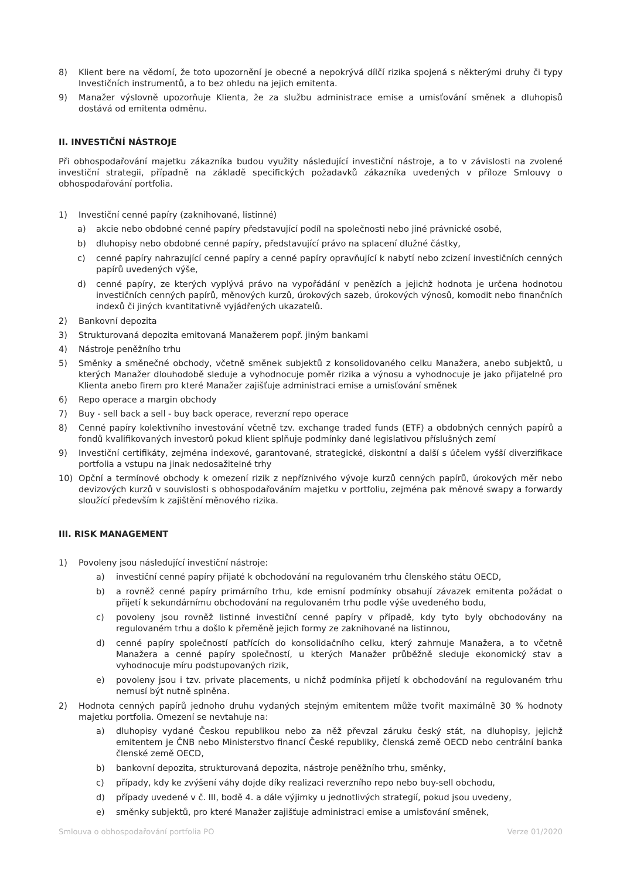8) Klient bere na vědomí, že toto upozornění je obecné a nepokrývá dílčí rizika spojená s některými druhy či typy Investičních instrumentů, a to bez ohledu na jejich emitenta.
9) Manažer výslovně upozorňuje Klienta, že za službu administrace emise a umisťování směnek a dluhopisů dostává od emitenta odměnu.
II. INVESTIČNÍ NÁSTROJE
Při obhospodařování majetku zákazníka budou využity následující investiční nástroje, a to v závislosti na zvolené investiční strategii, případně na základě specifických požadavků zákazníka uvedených v příloze Smlouvy o obhospodařování portfolia.
1) Investiční cenné papíry (zaknihované, listinné)
a) akcie nebo obdobné cenné papíry představující podíl na společnosti nebo jiné právnické osobě,
b) dluhopisy nebo obdobné cenné papíry, představující právo na splacení dlužné částky,
c) cenné papíry nahrazující cenné papíry a cenné papíry opravňující k nabytí nebo zcizení investičních cenných papírů uvedených výše,
d) cenné papíry, ze kterých vyplývá právo na vypořádání v penězích a jejichž hodnota je určena hodnotou investičních cenných papírů, měnových kurzů, úrokových sazeb, úrokových výnosů, komodit nebo finančních indexů či jiných kvantitativně vyjádřených ukazatelů.
2) Bankovní depozita
3) Strukturovaná depozita emitovaná Manažerem popř. jiným bankami
4) Nástroje peněžního trhu
5) Směnky a směnečné obchody, včetně směnek subjektů z konsolidovaného celku Manažera, anebo subjektů, u kterých Manažer dlouhodobě sleduje a vyhodnocuje poměr rizika a výnosu a vyhodnocuje je jako přijatelné pro Klienta anebo firem pro které Manažer zajišťuje administraci emise a umisťování směnek
6) Repo operace a margin obchody
7) Buy - sell back a sell - buy back operace, reverzní repo operace
8) Cenné papíry kolektivního investování včetně tzv. exchange traded funds (ETF) a obdobných cenných papírů a fondů kvalifikovaných investorů pokud klient splňuje podmínky dané legislativou příslušných zemí
9) Investiční certifikáty, zejména indexové, garantované, strategické, diskontní a další s účelem vyšší diverzifikace portfolia a vstupu na jinak nedosažitelné trhy
10) Opční a termínové obchody k omezení rizik z nepříznivého vývoje kurzů cenných papírů, úrokových měr nebo devizových kurzů v souvislosti s obhospodařováním majetku v portfoliu, zejména pak měnové swapy a forwardy sloužící především k zajištění měnového rizika.
III. RISK MANAGEMENT
1) Povoleny jsou následující investiční nástroje:
a) investiční cenné papíry přijaté k obchodování na regulovaném trhu členského státu OECD,
b) a rovněž cenné papíry primárního trhu, kde emisní podmínky obsahují závazek emitenta požádat o přijetí k sekundárnímu obchodování na regulovaném trhu podle výše uvedeného bodu,
c) povoleny jsou rovněž listinné investiční cenné papíry v případě, kdy tyto byly obchodovány na regulovaném trhu a došlo k přeměně jejich formy ze zaknihované na listinnou,
d) cenné papíry společností patřících do konsolidačního celku, který zahrnuje Manažera, a to včetně Manažera a cenné papíry společností, u kterých Manažer průběžně sleduje ekonomický stav a vyhodnocuje míru podstupovaných rizik,
e) povoleny jsou i tzv. private placements, u nichž podmínka přijetí k obchodování na regulovaném trhu nemusí být nutně splněna.
2) Hodnota cenných papírů jednoho druhu vydaných stejným emitentem může tvořit maximálně 30 % hodnoty majetku portfolia. Omezení se nevtahuje na:
a) dluhopisy vydané Českou republikou nebo za něž převzal záruku český stát, na dluhopisy, jejichž emitentem je ČNB nebo Ministerstvo financí České republiky, členská země OECD nebo centrální banka členské země OECD,
b) bankovní depozita, strukturovaná depozita, nástroje peněžního trhu, směnky,
c) případy, kdy ke zvýšení váhy dojde díky realizaci reverzního repo nebo buy-sell obchodu,
d) případy uvedené v č. III, bodě 4. a dále výjimky u jednotlivých strategií, pokud jsou uvedeny,
e) směnky subjektů, pro které Manažer zajišťuje administraci emise a umisťování směnek,
Smlouva o obhospodařování portfolia PO Verze 01/2020